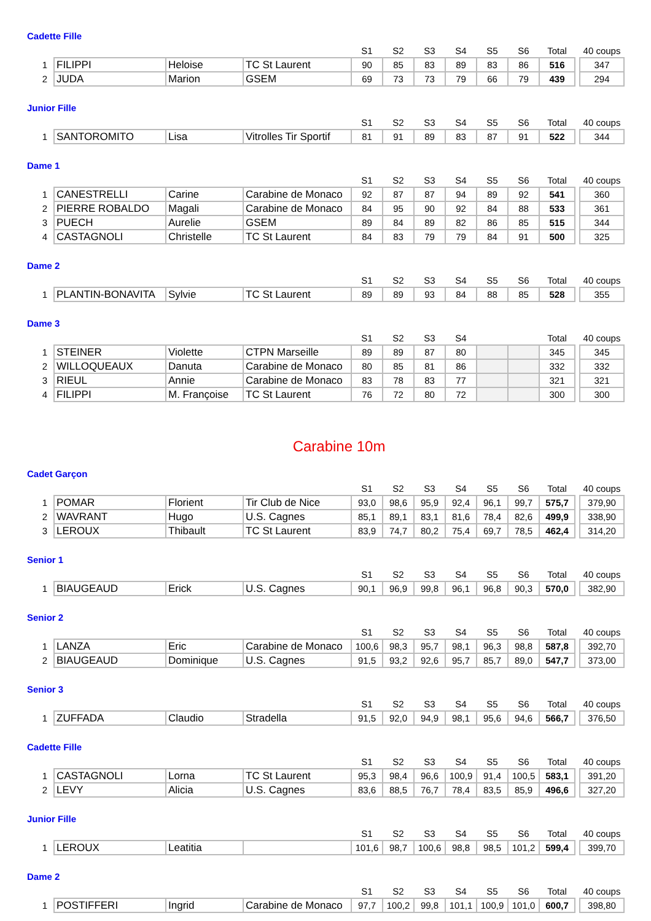Cadette Fille
| | | | | S1 | S2 | S3 | S4 | S5 | S6 | Total | | 40 coups |
| --- | --- | --- | --- | --- | --- | --- | --- | --- | --- | --- | --- | --- |
| 1 | FILIPPI | Heloise | TC St Laurent | 90 | 85 | 83 | 89 | 83 | 86 | 516 | | 347 |
| 2 | JUDA | Marion | GSEM | 69 | 73 | 73 | 79 | 66 | 79 | 439 | | 294 |
Junior Fille
| | | | | S1 | S2 | S3 | S4 | S5 | S6 | Total | | 40 coups |
| --- | --- | --- | --- | --- | --- | --- | --- | --- | --- | --- | --- | --- |
| 1 | SANTOROMITO | Lisa | Vitrolles Tir Sportif | 81 | 91 | 89 | 83 | 87 | 91 | 522 | | 344 |
Dame 1
| | | | | S1 | S2 | S3 | S4 | S5 | S6 | Total | | 40 coups |
| --- | --- | --- | --- | --- | --- | --- | --- | --- | --- | --- | --- | --- |
| 1 | CANESTRELLI | Carine | Carabine de Monaco | 92 | 87 | 87 | 94 | 89 | 92 | 541 | | 360 |
| 2 | PIERRE ROBALDO | Magali | Carabine de Monaco | 84 | 95 | 90 | 92 | 84 | 88 | 533 | | 361 |
| 3 | PUECH | Aurelie | GSEM | 89 | 84 | 89 | 82 | 86 | 85 | 515 | | 344 |
| 4 | CASTAGNOLI | Christelle | TC St Laurent | 84 | 83 | 79 | 79 | 84 | 91 | 500 | | 325 |
Dame 2
| | | | | S1 | S2 | S3 | S4 | S5 | S6 | Total | | 40 coups |
| --- | --- | --- | --- | --- | --- | --- | --- | --- | --- | --- | --- | --- |
| 1 | PLANTIN-BONAVITA | Sylvie | TC St Laurent | 89 | 89 | 93 | 84 | 88 | 85 | 528 | | 355 |
Dame 3
| | | | | S1 | S2 | S3 | S4 | | | Total | | 40 coups |
| --- | --- | --- | --- | --- | --- | --- | --- | --- | --- | --- | --- | --- |
| 1 | STEINER | Violette | CTPN Marseille | 89 | 89 | 87 | 80 | | | 345 | | 345 |
| 2 | WILLOQUEAUX | Danuta | Carabine de Monaco | 80 | 85 | 81 | 86 | | | 332 | | 332 |
| 3 | RIEUL | Annie | Carabine de Monaco | 83 | 78 | 83 | 77 | | | 321 | | 321 |
| 4 | FILIPPI | M. Françoise | TC St Laurent | 76 | 72 | 80 | 72 | | | 300 | | 300 |
Carabine 10m
Cadet Garçon
| | | | | S1 | S2 | S3 | S4 | S5 | S6 | Total | | 40 coups |
| --- | --- | --- | --- | --- | --- | --- | --- | --- | --- | --- | --- | --- |
| 1 | POMAR | Florient | Tir Club de Nice | 93,0 | 98,6 | 95,9 | 92,4 | 96,1 | 99,7 | 575,7 | | 379,90 |
| 2 | WAVRANT | Hugo | U.S. Cagnes | 85,1 | 89,1 | 83,1 | 81,6 | 78,4 | 82,6 | 499,9 | | 338,90 |
| 3 | LEROUX | Thibault | TC St Laurent | 83,9 | 74,7 | 80,2 | 75,4 | 69,7 | 78,5 | 462,4 | | 314,20 |
Senior 1
| | | | | S1 | S2 | S3 | S4 | S5 | S6 | Total | | 40 coups |
| --- | --- | --- | --- | --- | --- | --- | --- | --- | --- | --- | --- | --- |
| 1 | BIAUGEAUD | Erick | U.S. Cagnes | 90,1 | 96,9 | 99,8 | 96,1 | 96,8 | 90,3 | 570,0 | | 382,90 |
Senior 2
| | | | | S1 | S2 | S3 | S4 | S5 | S6 | Total | | 40 coups |
| --- | --- | --- | --- | --- | --- | --- | --- | --- | --- | --- | --- | --- |
| 1 | LANZA | Eric | Carabine de Monaco | 100,6 | 98,3 | 95,7 | 98,1 | 96,3 | 98,8 | 587,8 | | 392,70 |
| 2 | BIAUGEAUD | Dominique | U.S. Cagnes | 91,5 | 93,2 | 92,6 | 95,7 | 85,7 | 89,0 | 547,7 | | 373,00 |
Senior 3
| | | | | S1 | S2 | S3 | S4 | S5 | S6 | Total | | 40 coups |
| --- | --- | --- | --- | --- | --- | --- | --- | --- | --- | --- | --- | --- |
| 1 | ZUFFADA | Claudio | Stradella | 91,5 | 92,0 | 94,9 | 98,1 | 95,6 | 94,6 | 566,7 | | 376,50 |
Cadette Fille
| | | | | S1 | S2 | S3 | S4 | S5 | S6 | Total | | 40 coups |
| --- | --- | --- | --- | --- | --- | --- | --- | --- | --- | --- | --- | --- |
| 1 | CASTAGNOLI | Lorna | TC St Laurent | 95,3 | 98,4 | 96,6 | 100,9 | 91,4 | 100,5 | 583,1 | | 391,20 |
| 2 | LEVY | Alicia | U.S. Cagnes | 83,6 | 88,5 | 76,7 | 78,4 | 83,5 | 85,9 | 496,6 | | 327,20 |
Junior Fille
| | | | | S1 | S2 | S3 | S4 | S5 | S6 | Total | | 40 coups |
| --- | --- | --- | --- | --- | --- | --- | --- | --- | --- | --- | --- | --- |
| 1 | LEROUX | Leatitia | | 101,6 | 98,7 | 100,6 | 98,8 | 98,5 | 101,2 | 599,4 | | 399,70 |
Dame 2
| | | | | S1 | S2 | S3 | S4 | S5 | S6 | Total | | 40 coups |
| --- | --- | --- | --- | --- | --- | --- | --- | --- | --- | --- | --- | --- |
| 1 | POSTIFFERI | Ingrid | Carabine de Monaco | 97,7 | 100,2 | 99,8 | 101,1 | 100,9 | 101,0 | 600,7 | | 398,80 |